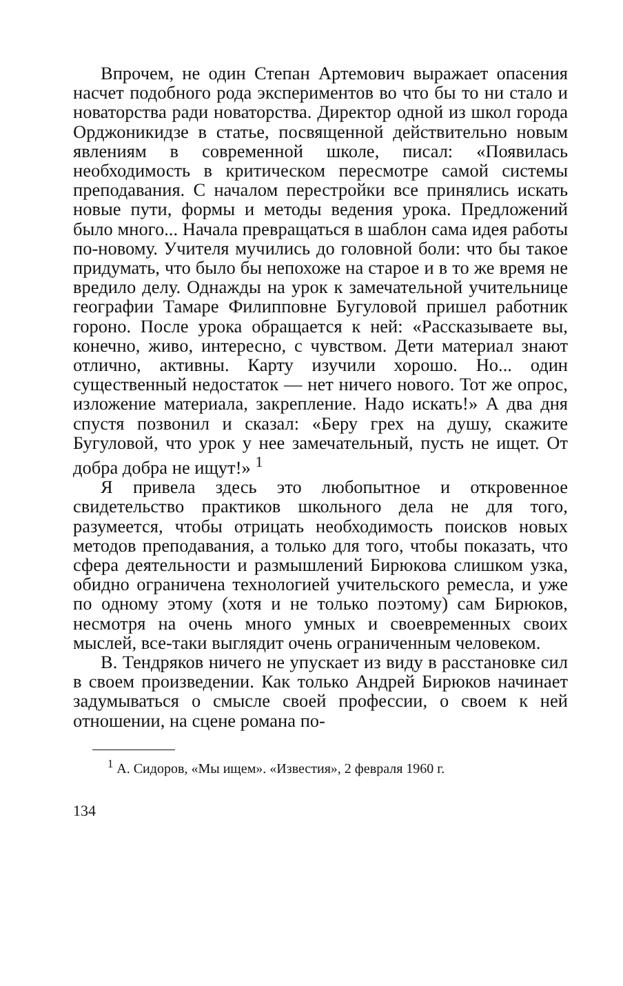Впрочем, не один Степан Артемович выражает опасения насчет подобного рода экспериментов во что бы то ни стало и новаторства ради новаторства. Директор одной из школ города Орджоникидзе в статье, посвященной действительно новым явлениям в современной школе, писал: «Появилась необходимость в критическом пересмотре самой системы преподавания. С началом перестройки все принялись искать новые пути, формы и методы ведения урока. Предложений было много... Начала превращаться в шаблон сама идея работы по-новому. Учителя мучились до головной боли: что бы такое придумать, что было бы непохоже на старое и в то же время не вредило делу. Однажды на урок к замечательной учительнице географии Тамаре Филипповне Бугуловой пришел работник гороно. После урока обращается к ней: «Рассказываете вы, конечно, живо, интересно, с чувством. Дети материал знают отлично, активны. Карту изучили хорошо. Но... один существенный недостаток — нет ничего нового. Тот же опрос, изложение материала, закрепление. Надо искать!» А два дня спустя позвонил и сказал: «Беру грех на душу, скажите Бугуловой, что урок у нее замечательный, пусть не ищет. От добра добра не ищут!» <sup>1</sup>
Я привела здесь это любопытное и откровенное свидетельство практиков школьного дела не для того, разумеется, чтобы отрицать необходимость поисков новых методов преподавания, а только для того, чтобы показать, что сфера деятельности и размышлений Бирюкова слишком узка, обидно ограничена технологией учительского ремесла, и уже по одному этому (хотя и не только поэтому) сам Бирюков, несмотря на очень много умных и своевременных своих мыслей, все-таки выглядит очень ограниченным человеком.
В. Тендряков ничего не упускает из виду в расстановке сил в своем произведении. Как только Андрей Бирюков начинает задумываться о смысле своей профессии, о своем к ней отношении, на сцене романа по-
<sup>1</sup> А. Сидоров, «Мы ищем». «Известия», 2 февраля 1960 г.
134